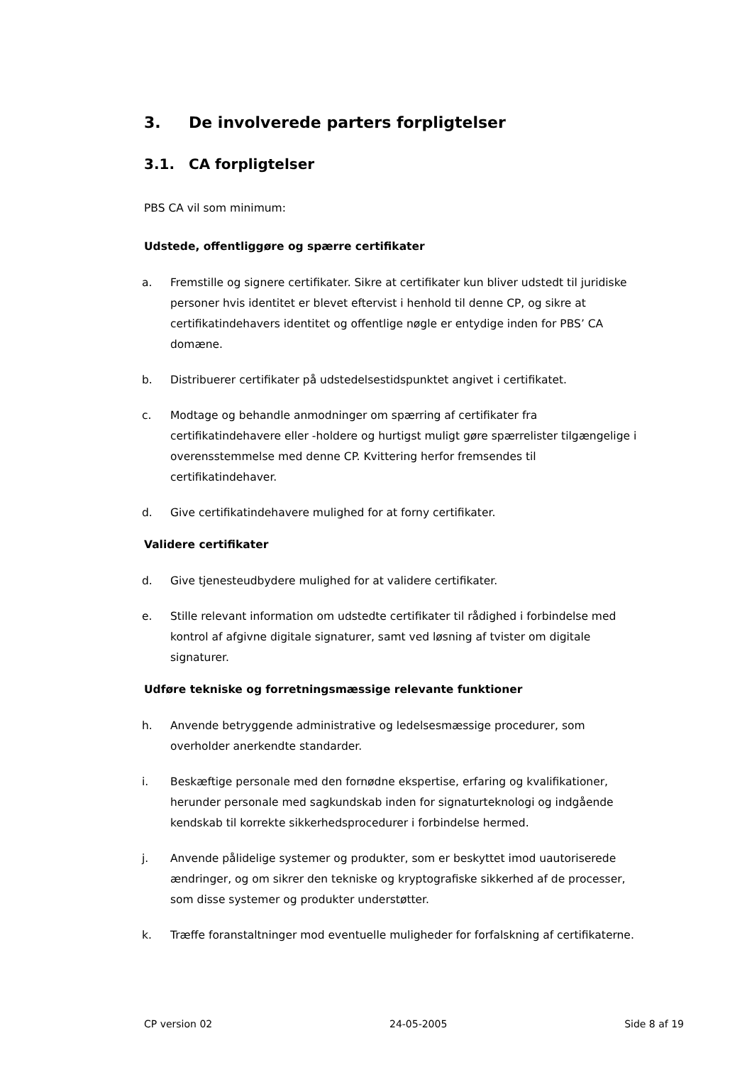3. De involverede parters forpligtelser
3.1. CA forpligtelser
PBS CA vil som minimum:
Udstede, offentliggøre og spærre certifikater
a. Fremstille og signere certifikater. Sikre at certifikater kun bliver udstedt til juridiske personer hvis identitet er blevet eftervist i henhold til denne CP, og sikre at certifikatindehavers identitet og offentlige nøgle er entydige inden for PBS’ CA domæne.
b. Distribuerer certifikater på udstedelsestidspunktet angivet i certifikatet.
c. Modtage og behandle anmodninger om spærring af certifikater fra certifikatindehavere eller -holdere og hurtigst muligt gøre spærrelister tilgængelige i overensstemmelse med denne CP. Kvittering herfor fremsendes til certifikatindehaver.
d. Give certifikatindehavere mulighed for at forny certifikater.
Validere certifikater
d. Give tjenesteudbydere mulighed for at validere certifikater.
e. Stille relevant information om udstedte certifikater til rådighed i forbindelse med kontrol af afgivne digitale signaturer, samt ved løsning af tvister om digitale signaturer.
Udføre tekniske og forretningsmæssige relevante funktioner
h. Anvende betryggende administrative og ledelsesmæssige procedurer, som overholder anerkendte standarder.
i. Beskæftige personale med den fornødne ekspertise, erfaring og kvalifikationer, herunder personale med sagkundskab inden for signaturteknologi og indgående kendskab til korrekte sikkerhedsprocedurer i forbindelse hermed.
j. Anvende pålidelige systemer og produkter, som er beskyttet imod uautoriserede ændringer, og om sikrer den tekniske og kryptografiske sikkerhed af de processer, som disse systemer og produkter understøtter.
k. Træffe foranstaltninger mod eventuelle muligheder for forfalskning af certifikaterne.
CP version 02 24-05-2005 Side 8 af 19